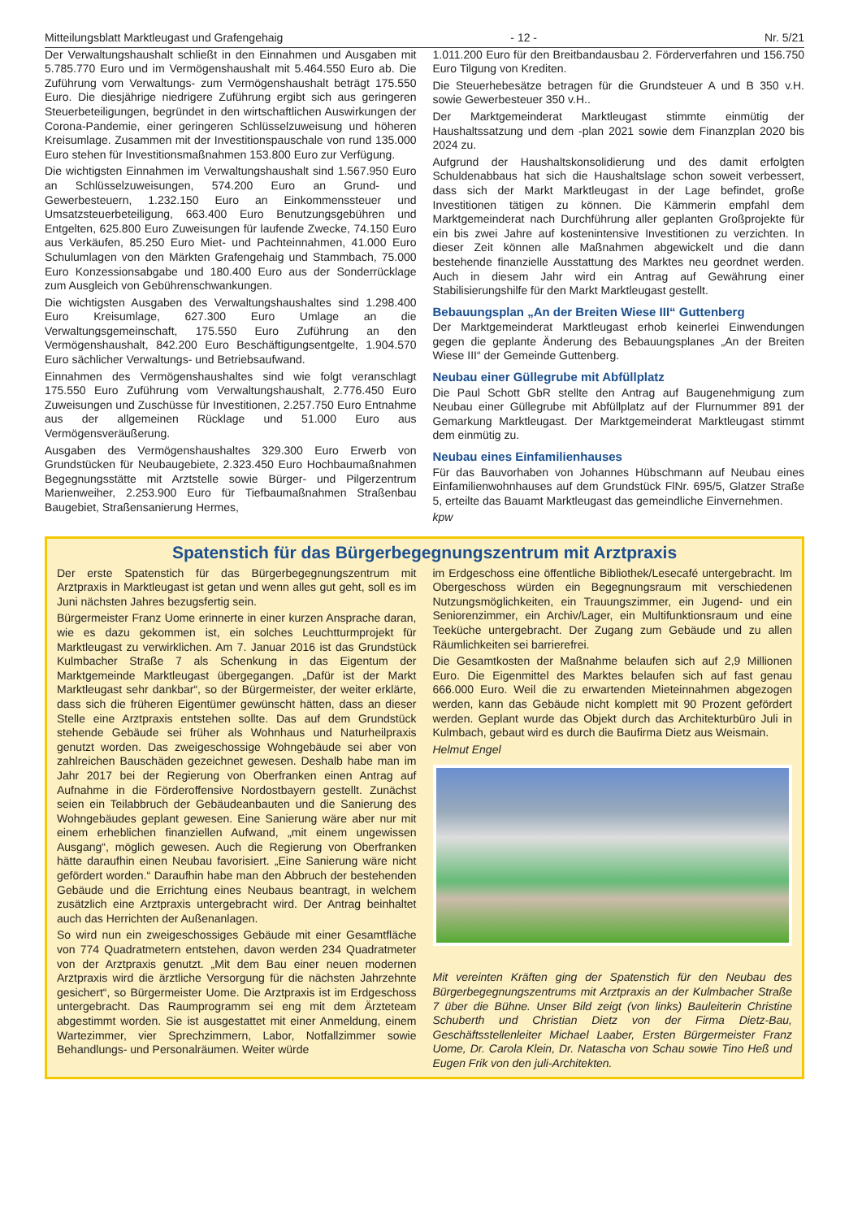Mitteilungsblatt Marktleugast und Grafengehaig - 12 - Nr. 5/21
Der Verwaltungshaushalt schließt in den Einnahmen und Ausgaben mit 5.785.770 Euro und im Vermögenshaushalt mit 5.464.550 Euro ab. Die Zuführung vom Verwaltungs- zum Vermögenshaushalt beträgt 175.550 Euro. Die diesjährige niedrigere Zuführung ergibt sich aus geringeren Steuerbeteiligungen, begründet in den wirtschaftlichen Auswirkungen der Corona-Pandemie, einer geringeren Schlüsselzuweisung und höheren Kreisumlage. Zusammen mit der Investitionspauschale von rund 135.000 Euro stehen für Investitionsmaßnahmen 153.800 Euro zur Verfügung.
Die wichtigsten Einnahmen im Verwaltungshaushalt sind 1.567.950 Euro an Schlüsselzuweisungen, 574.200 Euro an Grund- und Gewerbesteuern, 1.232.150 Euro an Einkommenssteuer und Umsatzsteuerbeteiligung, 663.400 Euro Benutzungsgebühren und Entgelten, 625.800 Euro Zuweisungen für laufende Zwecke, 74.150 Euro aus Verkäufen, 85.250 Euro Miet- und Pachteinnahmen, 41.000 Euro Schulumlagen von den Märkten Grafengehaig und Stammbach, 75.000 Euro Konzessionsabgabe und 180.400 Euro aus der Sonderrücklage zum Ausgleich von Gebührenschwankungen.
Die wichtigsten Ausgaben des Verwaltungshaushaltes sind 1.298.400 Euro Kreisumlage, 627.300 Euro Umlage an die Verwaltungsgemeinschaft, 175.550 Euro Zuführung an den Vermögenshaushalt, 842.200 Euro Beschäftigungsentgelte, 1.904.570 Euro sächlicher Verwaltungs- und Betriebsaufwand.
Einnahmen des Vermögenshaushaltes sind wie folgt veranschlagt 175.550 Euro Zuführung vom Verwaltungshaushalt, 2.776.450 Euro Zuweisungen und Zuschüsse für Investitionen, 2.257.750 Euro Entnahme aus der allgemeinen Rücklage und 51.000 Euro aus Vermögensveräußerung.
Ausgaben des Vermögenshaushaltes 329.300 Euro Erwerb von Grundstücken für Neubaugebiete, 2.323.450 Euro Hochbaumaßnahmen Begegnungsstätte mit Arztstelle sowie Bürger- und Pilgerzentrum Marienweiher, 2.253.900 Euro für Tiefbaumaßnahmen Straßenbau Baugebiet, Straßensanierung Hermes,
1.011.200 Euro für den Breitbandausbau 2. Förderverfahren und 156.750 Euro Tilgung von Krediten.
Die Steuerhebesätze betragen für die Grundsteuer A und B 350 v.H. sowie Gewerbesteuer 350 v.H..
Der Marktgemeinderat Marktleugast stimmte einmütig der Haushaltssatzung und dem -plan 2021 sowie dem Finanzplan 2020 bis 2024 zu.
Aufgrund der Haushaltskonsolidierung und des damit erfolgten Schuldenabbaus hat sich die Haushaltslage schon soweit verbessert, dass sich der Markt Marktleugast in der Lage befindet, große Investitionen tätigen zu können. Die Kämmerin empfahl dem Marktgemeinderat nach Durchführung aller geplanten Großprojekte für ein bis zwei Jahre auf kostenintensive Investitionen zu verzichten. In dieser Zeit können alle Maßnahmen abgewickelt und die dann bestehende finanzielle Ausstattung des Marktes neu geordnet werden. Auch in diesem Jahr wird ein Antrag auf Gewährung einer Stabilisierungshilfe für den Markt Marktleugast gestellt.
Bebauungsplan „An der Breiten Wiese III“ Guttenberg
Der Marktgemeinderat Marktleugast erhob keinerlei Einwendungen gegen die geplante Änderung des Bebauungsplanes „An der Breiten Wiese III“ der Gemeinde Guttenberg.
Neubau einer Güllegrube mit Abfüllplatz
Die Paul Schott GbR stellte den Antrag auf Baugenehmigung zum Neubau einer Güllegrube mit Abfüllplatz auf der Flurnummer 891 der Gemarkung Marktleugast. Der Marktgemeinderat Marktleugast stimmt dem einmütig zu.
Neubau eines Einfamilienhauses
Für das Bauvorhaben von Johannes Hübschmann auf Neubau eines Einfamilienwohnhauses auf dem Grundstück FlNr. 695/5, Glatzer Straße 5, erteilte das Bauamt Marktleugast das gemeindliche Einvernehmen.
kpw
Spatenstich für das Bürgerbegegnungszentrum mit Arztpraxis
Der erste Spatenstich für das Bürgerbegegnungszentrum mit Arztpraxis in Marktleugast ist getan und wenn alles gut geht, soll es im Juni nächsten Jahres bezugsfertig sein.
Bürgermeister Franz Uome erinnerte in einer kurzen Ansprache daran, wie es dazu gekommen ist, ein solches Leuchtturmprojekt für Marktleugast zu verwirklichen. Am 7. Januar 2016 ist das Grundstück Kulmbacher Straße 7 als Schenkung in das Eigentum der Marktgemeinde Marktleugast übergegangen. „Dafür ist der Markt Marktleugast sehr dankbar“, so der Bürgermeister, der weiter erklärte, dass sich die früheren Eigentümer gewünscht hätten, dass an dieser Stelle eine Arztpraxis entstehen sollte. Das auf dem Grundstück stehende Gebäude sei früher als Wohnhaus und Naturheilpraxis genutzt worden. Das zweigeschossige Wohngebäude sei aber von zahlreichen Bauschäden gezeichnet gewesen. Deshalb habe man im Jahr 2017 bei der Regierung von Oberfranken einen Antrag auf Aufnahme in die Förderoffensive Nordostbayern gestellt. Zunächst seien ein Teilabbruch der Gebäudeanbauten und die Sanierung des Wohngebäudes geplant gewesen. Eine Sanierung wäre aber nur mit einem erheblichen finanziellen Aufwand, „mit einem ungewissen Ausgang“, möglich gewesen. Auch die Regierung von Oberfranken hätte daraufhin einen Neubau favorisiert. „Eine Sanierung wäre nicht gefördert worden.“ Daraufhin habe man den Abbruch der bestehenden Gebäude und die Errichtung eines Neubaus beantragt, in welchem zusätzlich eine Arztpraxis untergebracht wird. Der Antrag beinhaltet auch das Herrichten der Außenanlagen.
So wird nun ein zweigeschossiges Gebäude mit einer Gesamtfläche von 774 Quadratmetern entstehen, davon werden 234 Quadratmeter von der Arztpraxis genutzt. „Mit dem Bau einer neuen modernen Arztpraxis wird die ärztliche Versorgung für die nächsten Jahrzehnte gesichert“, so Bürgermeister Uome. Die Arztpraxis ist im Erdgeschoss untergebracht. Das Raumprogramm sei eng mit dem Ärzteteam abgestimmt worden. Sie ist ausgestattet mit einer Anmeldung, einem Wartezimmer, vier Sprechzimmern, Labor, Notfallzimmer sowie Behandlungs- und Personalräumen. Weiter würde
im Erdgeschoss eine öffentliche Bibliothek/Lesecafé untergebracht. Im Obergeschoss würden ein Begegnungsraum mit verschiedenen Nutzungsmöglichkeiten, ein Trauungszimmer, ein Jugend- und ein Seniorenzimmer, ein Archiv/Lager, ein Multifunktionsraum und eine Teeküche untergebracht. Der Zugang zum Gebäude und zu allen Räumlichkeiten sei barrierefrei.
Die Gesamtkosten der Maßnahme belaufen sich auf 2,9 Millionen Euro. Die Eigenmittel des Marktes belaufen sich auf fast genau 666.000 Euro. Weil die zu erwartenden Mieteinnahmen abgezogen werden, kann das Gebäude nicht komplett mit 90 Prozent gefördert werden. Geplant wurde das Objekt durch das Architekturbüro Juli in Kulmbach, gebaut wird es durch die Baufirma Dietz aus Weismain.
Helmut Engel
Mit vereinten Kräften ging der Spatenstich für den Neubau des Bürgerbegegnungszentrums mit Arztpraxis an der Kulmbacher Straße 7 über die Bühne. Unser Bild zeigt (von links) Bauleiterin Christine Schuberth und Christian Dietz von der Firma Dietz-Bau, Geschäftsstellenleiter Michael Laaber, Ersten Bürgermeister Franz Uome, Dr. Carola Klein, Dr. Natascha von Schau sowie Tino Heß und Eugen Frik von den juli-Architekten.